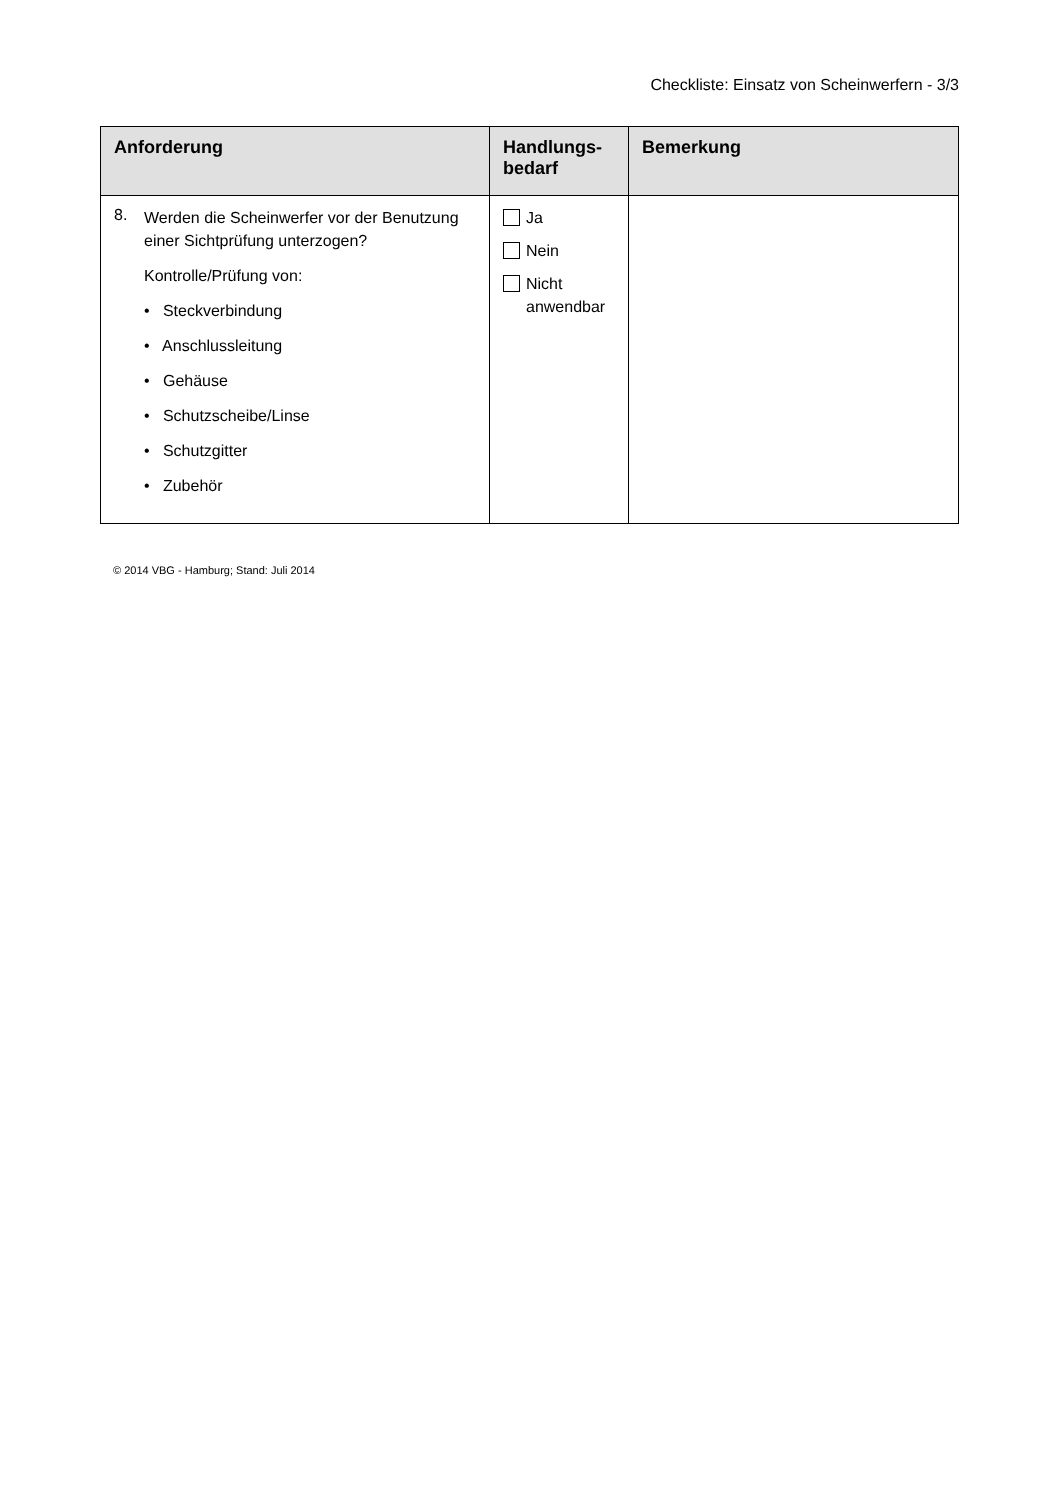Checkliste: Einsatz von Scheinwerfern - 3/3
| Anforderung | Handlungs- bedarf | Bemerkung |
| --- | --- | --- |
| 8. Werden die Scheinwerfer vor der Benutzung einer Sichtprüfung unterzogen? Kontrolle/Prüfung von: • Steckverbindung • Anschlussleitung • Gehäuse • Schutzscheibe/Linse • Schutzgitter • Zubehör | Ja Nein Nicht anwendbar | |
© 2014 VBG - Hamburg; Stand: Juli 2014